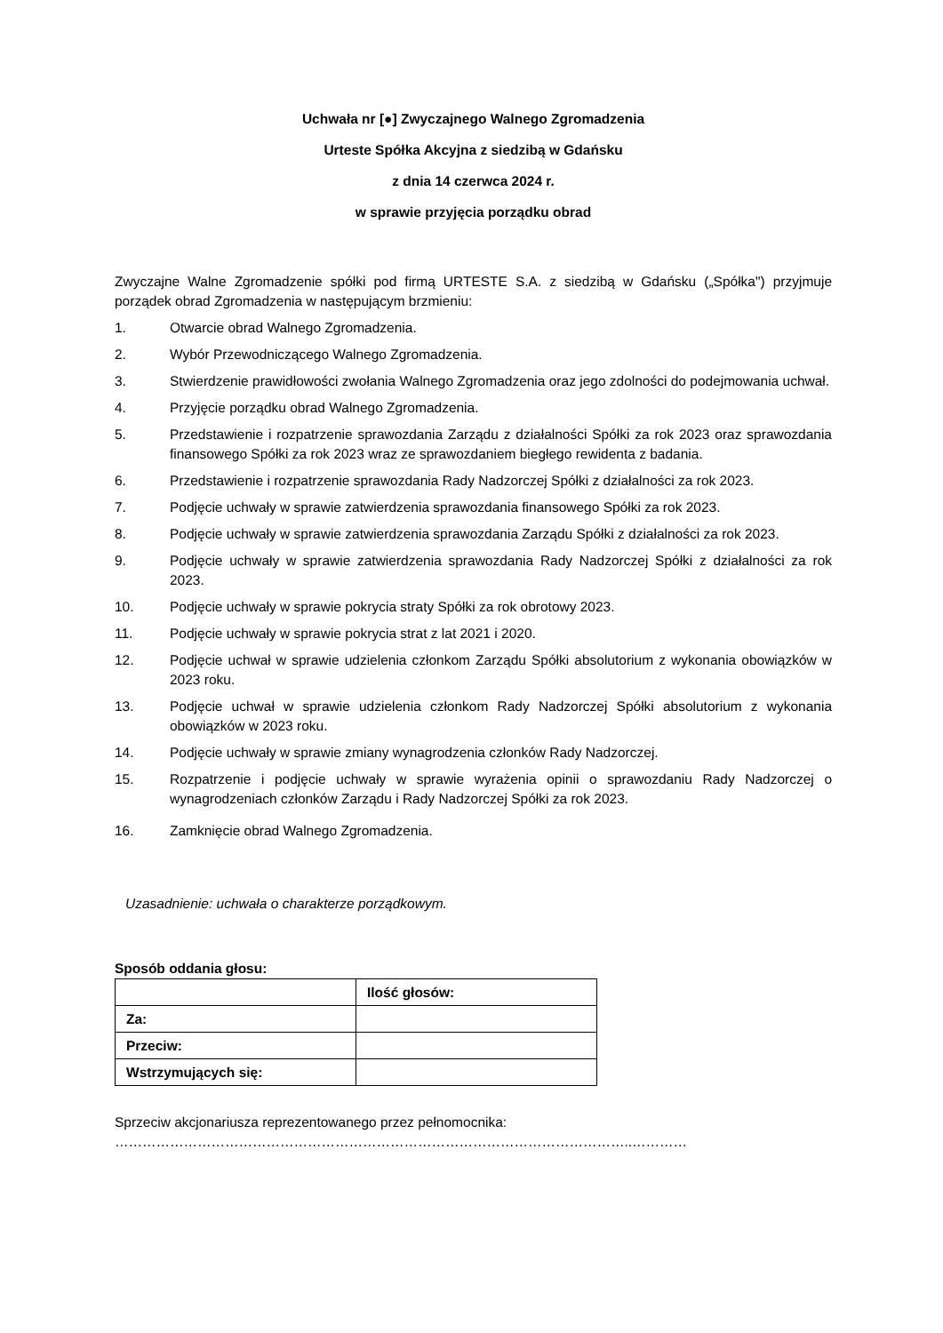Uchwała nr [●] Zwyczajnego Walnego Zgromadzenia
Urteste Spółka Akcyjna z siedzibą w Gdańsku
z dnia 14 czerwca 2024 r.
w sprawie przyjęcia porządku obrad
Zwyczajne Walne Zgromadzenie spółki pod firmą URTESTE S.A. z siedzibą w Gdańsku („Spółka") przyjmuje porządek obrad Zgromadzenia w następującym brzmieniu:
1. Otwarcie obrad Walnego Zgromadzenia.
2. Wybór Przewodniczącego Walnego Zgromadzenia.
3. Stwierdzenie prawidłowości zwołania Walnego Zgromadzenia oraz jego zdolności do podejmowania uchwał.
4. Przyjęcie porządku obrad Walnego Zgromadzenia.
5. Przedstawienie i rozpatrzenie sprawozdania Zarządu z działalności Spółki za rok 2023 oraz sprawozdania finansowego Spółki za rok 2023 wraz ze sprawozdaniem biegłego rewidenta z badania.
6. Przedstawienie i rozpatrzenie sprawozdania Rady Nadzorczej Spółki z działalności za rok 2023.
7. Podjęcie uchwały w sprawie zatwierdzenia sprawozdania finansowego Spółki za rok 2023.
8. Podjęcie uchwały w sprawie zatwierdzenia sprawozdania Zarządu Spółki z działalności za rok 2023.
9. Podjęcie uchwały w sprawie zatwierdzenia sprawozdania Rady Nadzorczej Spółki z działalności za rok 2023.
10. Podjęcie uchwały w sprawie pokrycia straty Spółki za rok obrotowy 2023.
11. Podjęcie uchwały w sprawie pokrycia strat z lat 2021 i 2020.
12. Podjęcie uchwał w sprawie udzielenia członkom Zarządu Spółki absolutorium z wykonania obowiązków w 2023 roku.
13. Podjęcie uchwał w sprawie udzielenia członkom Rady Nadzorczej Spółki absolutorium z wykonania obowiązków w 2023 roku.
14. Podjęcie uchwały w sprawie zmiany wynagrodzenia członków Rady Nadzorczej.
15. Rozpatrzenie i podjęcie uchwały w sprawie wyrażenia opinii o sprawozdaniu Rady Nadzorczej o wynagrodzeniach członków Zarządu i Rady Nadzorczej Spółki za rok 2023.
16. Zamknięcie obrad Walnego Zgromadzenia.
Uzasadnienie: uchwała o charakterze porządkowym.
Sposób oddania głosu:
| | Ilość głosów: |
| Za: | |
| Przeciw: | |
| Wstrzymujących się: | |
Sprzeciw akcjonariusza reprezentowanego przez pełnomocnika:
…………………………………………………………………………………………………..…………